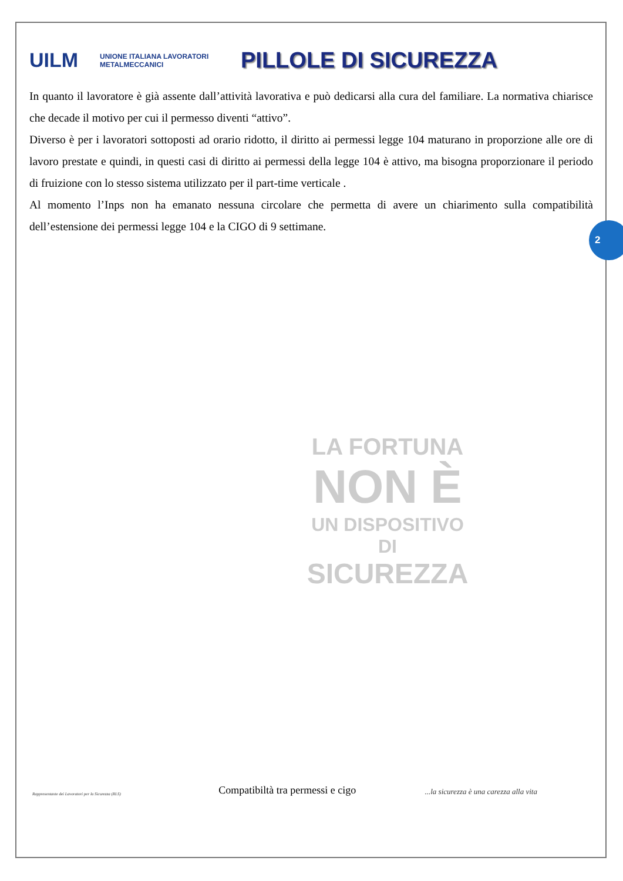UILM
UNIONE ITALIANA LAVORATORI METALMECCANICI
PILLOLE DI SICUREZZA
In quanto il lavoratore è già assente dall’attività lavorativa e può dedicarsi alla cura del familiare. La normativa chiarisce che decade il motivo per cui il permesso diventi “attivo”.
Diverso è per i lavoratori sottoposti ad orario ridotto, il diritto ai permessi legge 104 maturano in proporzione alle ore di lavoro prestate e quindi, in questi casi di diritto ai permessi della legge 104 è attivo, ma bisogna proporzionare il periodo di fruizione con lo stesso sistema utilizzato per il part-time verticale .
Al momento l’Inps non ha emanato nessuna circolare che permetta di avere un chiarimento sulla compatibilità dell’estensione dei permessi legge 104 e la CIGO di 9 settimane.
LA FORTUNA
NON È
UN DISPOSITIVO DI
SICUREZZA
2
Rappresentante dei Lavoratori per la Sicurezza (RLS)
Compatibiltà tra permessi e cigo
...la sicurezza è una carezza alla vita